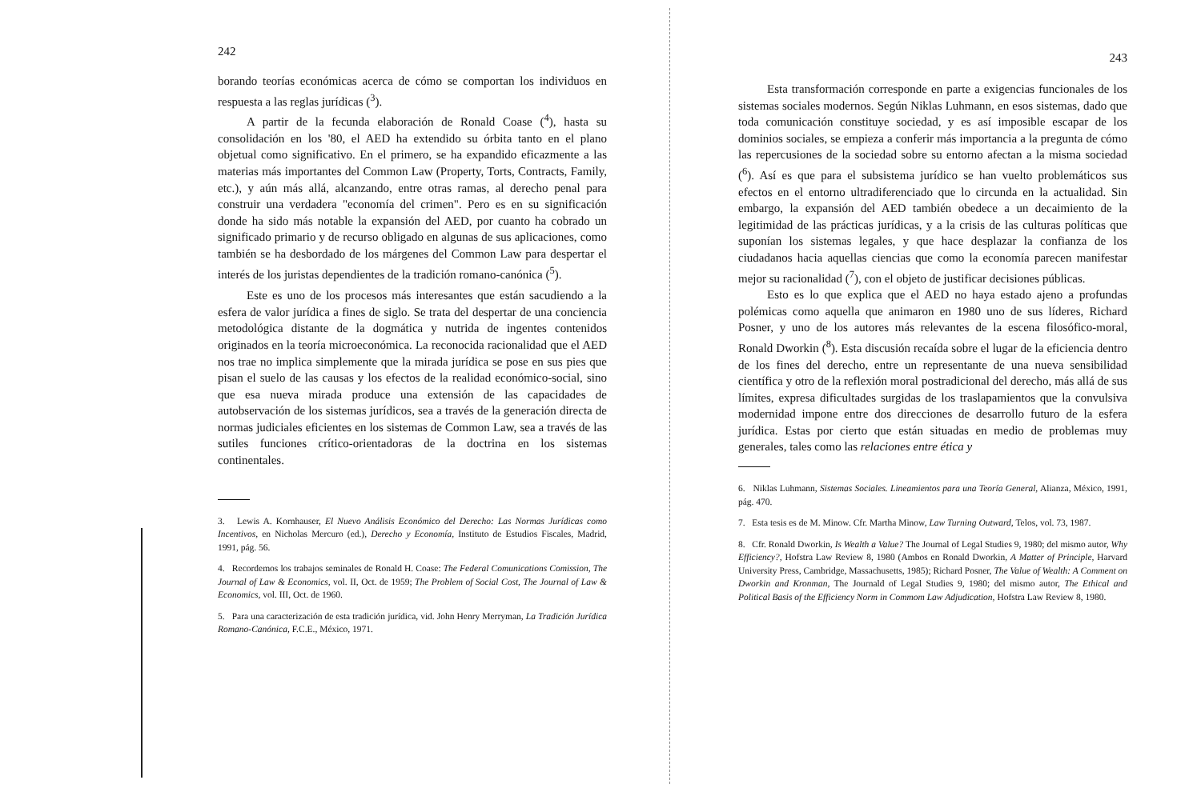242
borando teorías económicas acerca de cómo se comportan los individuos en respuesta a las reglas jurídicas (<sup>3</sup>).
A partir de la fecunda elaboración de Ronald Coase (<sup>4</sup>), hasta su consolidación en los '80, el AED ha extendido su órbita tanto en el plano objetual como significativo. En el primero, se ha expandido eficazmente a las materias más importantes del Common Law (Property, Torts, Contracts, Family, etc.), y aún más allá, alcanzando, entre otras ramas, al derecho penal para construir una verdadera "economía del crimen". Pero es en su significación donde ha sido más notable la expansión del AED, por cuanto ha cobrado un significado primario y de recurso obligado en algunas de sus aplicaciones, como también se ha desbordado de los márgenes del Common Law para despertar el interés de los juristas dependientes de la tradición romano-canónica (<sup>5</sup>).
Este es uno de los procesos más interesantes que están sacudiendo a la esfera de valor jurídica a fines de siglo. Se trata del despertar de una conciencia metodológica distante de la dogmática y nutrida de ingentes contenidos originados en la teoría microeconómica. La reconocida racionalidad que el AED nos trae no implica simplemente que la mirada jurídica se pose en sus pies que pisan el suelo de las causas y los efectos de la realidad económico-social, sino que esa nueva mirada produce una extensión de las capacidades de autobservación de los sistemas jurídicos, sea a través de la generación directa de normas judiciales eficientes en los sistemas de Common Law, sea a través de las sutiles funciones crítico-orientadoras de la doctrina en los sistemas continentales.
3. Lewis A. Kornhauser, El Nuevo Análisis Económico del Derecho: Las Normas Jurídicas como Incentivos, en Nicholas Mercuro (ed.), Derecho y Economía, Instituto de Estudios Fiscales, Madrid, 1991, pág. 56.
4. Recordemos los trabajos seminales de Ronald H. Coase: The Federal Comunications Comission, The Journal of Law & Economics, vol. II, Oct. de 1959; The Problem of Social Cost, The Journal of Law & Economics, vol. III, Oct. de 1960.
5. Para una caracterización de esta tradición jurídica, vid. John Henry Merryman, La Tradición Jurídica Romano-Canónica, F.C.E., México, 1971.
243
Esta transformación corresponde en parte a exigencias funcionales de los sistemas sociales modernos. Según Niklas Luhmann, en esos sistemas, dado que toda comunicación constituye sociedad, y es así imposible escapar de los dominios sociales, se empieza a conferir más importancia a la pregunta de cómo las repercusiones de la sociedad sobre su entorno afectan a la misma sociedad (<sup>6</sup>). Así es que para el subsistema jurídico se han vuelto problemáticos sus efectos en el entorno ultradiferenciado que lo circunda en la actualidad. Sin embargo, la expansión del AED también obedece a un decaimiento de la legitimidad de las prácticas jurídicas, y a la crisis de las culturas políticas que suponían los sistemas legales, y que hace desplazar la confianza de los ciudadanos hacia aquellas ciencias que como la economía parecen manifestar mejor su racionalidad (<sup>7</sup>), con el objeto de justificar decisiones públicas.
Esto es lo que explica que el AED no haya estado ajeno a profundas polémicas como aquella que animaron en 1980 uno de sus líderes, Richard Posner, y uno de los autores más relevantes de la escena filosófico-moral, Ronald Dworkin (<sup>8</sup>). Esta discusión recaída sobre el lugar de la eficiencia dentro de los fines del derecho, entre un representante de una nueva sensibilidad científica y otro de la reflexión moral postradicional del derecho, más allá de sus límites, expresa dificultades surgidas de los traslapamientos que la convulsiva modernidad impone entre dos direcciones de desarrollo futuro de la esfera jurídica. Estas por cierto que están situadas en medio de problemas muy generales, tales como las relaciones entre ética y
6. Niklas Luhmann, Sistemas Sociales. Lineamientos para una Teoría General, Alianza, México, 1991, pág. 470.
7. Esta tesis es de M. Minow. Cfr. Martha Minow, Law Turning Outward, Telos, vol. 73, 1987.
8. Cfr. Ronald Dworkin, Is Wealth a Value? The Journal of Legal Studies 9, 1980; del mismo autor, Why Efficiency?, Hofstra Law Review 8, 1980 (Ambos en Ronald Dworkin, A Matter of Principle, Harvard University Press, Cambridge, Massachusetts, 1985); Richard Posner, The Value of Wealth: A Comment on Dworkin and Kronman, The Journald of Legal Studies 9, 1980; del mismo autor, The Ethical and Political Basis of the Efficiency Norm in Commom Law Adjudication, Hofstra Law Review 8, 1980.